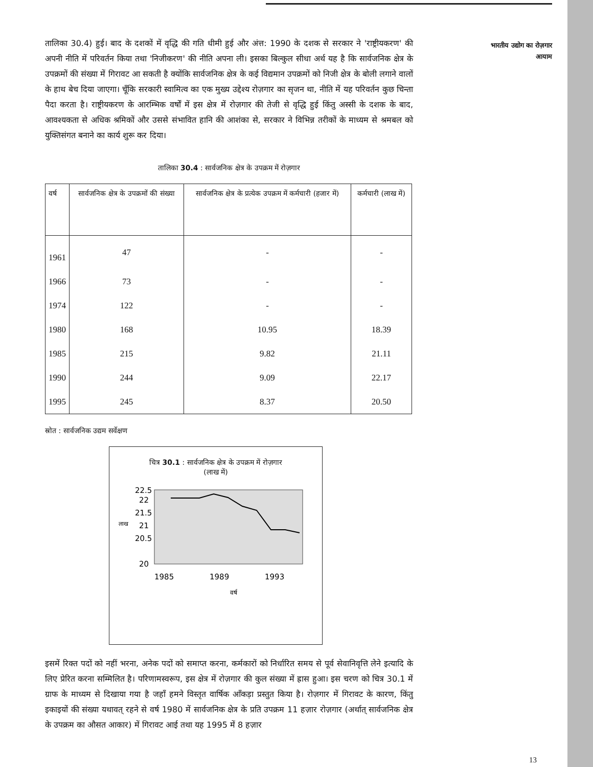भारतीय उद्योग का रोज़गार
आयाम
तालिका 30.4) हुई। बाद के दशकों में वृद्धि की गति धीमी हुई और अंत्त: 1990 के दशक से सरकार ने 'राष्ट्रीयकरण' की अपनी नीति में परिवर्तन किया तथा 'निजीकरण' की नीति अपना ली। इसका बिल्कुल सीधा अर्थ यह है कि सार्वजनिक क्षेत्र के उपक्रमों की संख्या में गिरावट आ सकती है क्योंकि सार्वजनिक क्षेत्र के कई विद्यमान उपक्रमों को निजी क्षेत्र के बोली लगाने वालों के हाथ बेच दिया जाएगा। चूँकि सरकारी स्वामित्व का एक मुख्य उद्देश्य रोज़गार का सृजन था, नीति में यह परिवर्तन कुछ चिन्ता पैदा करता है। राष्ट्रीयकरण के आरम्भिक वर्षों में इस क्षेत्र में रोज़गार की तेजी से वृद्धि हुई किंतु अस्सी के दशक के बाद, आवश्यकता से अधिक श्रमिकों और उससे संभावित हानि की आशंका से, सरकार ने विभिन्न तरीकों के माध्यम से श्रमबल को युक्तिसंगत बनाने का कार्य शुरू कर दिया।
तालिका 30.4 : सार्वजनिक क्षेत्र के उपक्रम में रोज़गार
| वर्ष | सार्वजनिक क्षेत्र के उपक्रमों की संख्या | सार्वजनिक क्षेत्र के प्रत्येक उपक्रम में कर्मचारी (हजार में) | कर्मचारी (लाख में) |
| --- | --- | --- | --- |
| 1961 | 47 | - | - |
| 1966 | 73 | - | - |
| 1974 | 122 | - | - |
| 1980 | 168 | 10.95 | 18.39 |
| 1985 | 215 | 9.82 | 21.11 |
| 1990 | 244 | 9.09 | 22.17 |
| 1995 | 245 | 8.37 | 20.50 |
स्रोत : सार्वजनिक उद्यम सर्वेक्षण
चित्र 30.1 : सार्वजनिक क्षेत्र के उपक्रम में रोज़गार
(लाख में)
22.5
22
21.5
21
20.5
20
लाख
1985
1989
1993
वर्ष
इसमें रिक्त पदों को नहीं भरना, अनेक पदों को समाप्त करना, कर्मकारों को निर्धारित समय से पूर्व सेवानिवृत्ति लेने इत्यादि के लिए प्रेरित करना सम्मिलित है। परिणामस्वरूप, इस क्षेत्र में रोज़गार की कुल संख्या में ह्रास हुआ। इस चरण को चित्र 30.1 में ग्राफ के माध्यम से दिखाया गया है जहाँ हमने विस्तृत वार्षिक आँकड़ा प्रस्तुत किया है। रोज़गार में गिरावट के कारण, किंतु इकाइयों की संख्या यथावत् रहने से वर्ष 1980 में सार्वजनिक क्षेत्र के प्रति उपक्रम 11 हज़ार रोज़गार (अर्थात् सार्वजनिक क्षेत्र के उपक्रम का औसत आकार) में गिरावट आई तथा यह 1995 में 8 हज़ार
13